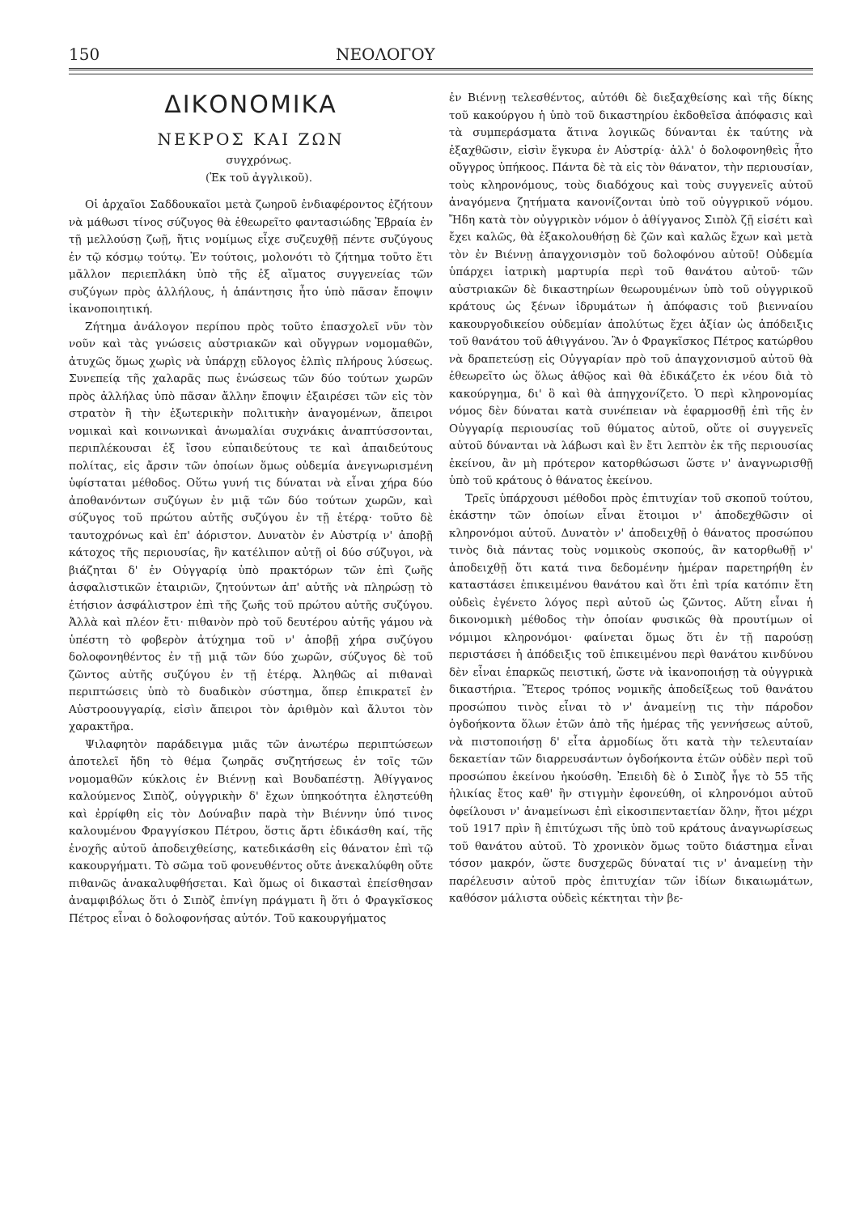150 ΝΕΟΛΟΓΟΥ
ΔΙΚΟΝΟΜΙΚΑ
ΝΕΚΡΟΣ ΚΑΙ ΖΩΝ
συγχρόνως.
(Ἐκ τοῦ ἀγγλικοῦ).
Οἱ ἀρχαῖοι Σαδδουκαῖοι μετὰ ζωηροῦ ἐνδιαφέροντος ἐζήτουν νὰ μάθωσι τίνος σύζυγος θὰ ἐθεωρεῖτο φαντασιώδης Ἑβραία ἐν τῇ μελλούσῃ ζωῇ, ἥτις νομίμως εἶχε συζευχθῇ πέντε συζύγους ἐν τῷ κόσμῳ τούτῳ. Ἐν τούτοις, μολονότι τὸ ζήτημα τοῦτο ἔτι μᾶλλον περιεπλάκη ὑπὸ τῆς ἐξ αἵματος συγγενείας τῶν συζύγων πρὸς ἀλλήλους, ἡ ἀπάντησις ἦτο ὑπὸ πᾶσαν ἔποψιν ἱκανοποιητική.
Ζήτημα ἀνάλογον περίπου πρὸς τοῦτο ἐπασχολεῖ νῦν τὸν νοῦν καὶ τὰς γνώσεις αὐστριακῶν καὶ οὔγγρων νομομαθῶν, ἀτυχῶς ὅμως χωρὶς νὰ ὑπάρχῃ εὔλογος ἐλπὶς πλήρους λύσεως. Συνεπείᾳ τῆς χαλαρᾶς πως ἑνώσεως τῶν δύο τούτων χωρῶν πρὸς ἀλλήλας ὑπὸ πᾶσαν ἄλλην ἔποψιν ἐξαιρέσει τῶν εἰς τὸν στρατὸν ἢ τὴν ἐξωτερικὴν πολιτικὴν ἀναγομένων, ἄπειροι νομικαὶ καὶ κοινωνικαὶ ἀνωμαλίαι συχνάκις ἀναπτύσσονται, περιπλέκουσαι ἐξ ἴσου εὐπαιδεύτους τε καὶ ἀπαιδεύτους πολίτας, εἰς ἄρσιν τῶν ὁποίων ὅμως οὐδεμία ἀνεγνωρισμένη ὑφίσταται μέθοδος. Οὕτω γυνή τις δύναται νὰ εἶναι χήρα δύο ἀποθανόντων συζύγων ἐν μιᾷ τῶν δύο τούτων χωρῶν, καὶ σύζυγος τοῦ πρώτου αὐτῆς συζύγου ἐν τῇ ἑτέρᾳ· τοῦτο δὲ ταυτοχρόνως καὶ ἐπ' ἀόριστον. Δυνατὸν ἐν Αὐστρίᾳ ν' ἀποβῇ κάτοχος τῆς περιουσίας, ἣν κατέλιπον αὐτῇ οἱ δύο σύζυγοι, νὰ βιάζηται δ' ἐν Οὐγγαρίᾳ ὑπὸ πρακτόρων τῶν ἐπὶ ζωῆς ἀσφαλιστικῶν ἑταιριῶν, ζητούντων ἀπ' αὐτῆς νὰ πληρώσῃ τὸ ἐτήσιον ἀσφάλιστρον ἐπὶ τῆς ζωῆς τοῦ πρώτου αὐτῆς συζύγου. Ἀλλὰ καὶ πλέον ἔτι· πιθανὸν πρὸ τοῦ δευτέρου αὐτῆς γάμου νὰ ὑπέστη τὸ φοβερὸν ἀτύχημα τοῦ ν' ἀποβῇ χήρα συζύγου δολοφονηθέντος ἐν τῇ μιᾷ τῶν δύο χωρῶν, σύζυγος δὲ τοῦ ζῶντος αὐτῆς συζύγου ἐν τῇ ἑτέρᾳ. Ἀληθῶς αἱ πιθαναὶ περιπτώσεις ὑπὸ τὸ δυαδικὸν σύστημα, ὅπερ ἐπικρατεῖ ἐν Αὐστροουγγαρίᾳ, εἰσὶν ἄπειροι τὸν ἀριθμὸν καὶ ἄλυτοι τὸν χαρακτῆρα.
Ψιλαφητὸν παράδειγμα μιᾶς τῶν ἀνωτέρω περιπτώσεων ἀποτελεῖ ἤδη τὸ θέμα ζωηρᾶς συζητήσεως ἐν τοῖς τῶν νομομαθῶν κύκλοις ἐν Βιέννῃ καὶ Βουδαπέστῃ. Ἀθίγγανος καλούμενος Σιπὸζ, οὐγγρικὴν δ' ἔχων ὑπηκοότητα ἐληστεύθη καὶ ἐρρίφθη εἰς τὸν Δούναβιν παρὰ τὴν Βιέννην ὑπό τινος καλουμένου Φραγγίσκου Πέτρου, ὅστις ἄρτι ἐδικάσθη καί, τῆς ἐνοχῆς αὐτοῦ ἀποδειχθείσης, κατεδικάσθη εἰς θάνατον ἐπὶ τῷ κακουργήματι. Τὸ σῶμα τοῦ φονευθέντος οὔτε ἀνεκαλύφθη οὔτε πιθανῶς ἀνακαλυφθήσεται. Καὶ ὅμως οἱ δικασταὶ ἐπείσθησαν ἀναμφιβόλως ὅτι ὁ Σιπὸζ ἐπνίγη πράγματι ἢ ὅτι ὁ Φραγκῖσκος Πέτρος εἶναι ὁ δολοφονήσας αὐτόν. Τοῦ κακουργήματος
ἐν Βιέννῃ τελεσθέντος, αὐτόθι δὲ διεξαχθείσης καὶ τῆς δίκης τοῦ κακούργου ἡ ὑπὸ τοῦ δικαστηρίου ἐκδοθεῖσα ἀπόφασις καὶ τὰ συμπεράσματα ἅτινα λογικῶς δύνανται ἐκ ταύτης νὰ ἐξαχθῶσιν, εἰσὶν ἔγκυρα ἐν Αὐστρίᾳ· ἀλλ' ὁ δολοφονηθεὶς ἦτο οὔγγρος ὑπήκοος. Πάντα δὲ τὰ εἰς τὸν θάνατον, τὴν περιουσίαν, τοὺς κληρονόμους, τοὺς διαδόχους καὶ τοὺς συγγενεῖς αὐτοῦ ἀναγόμενα ζητήματα κανονίζονται ὑπὸ τοῦ οὐγγρικοῦ νόμου. Ἤδη κατὰ τὸν οὐγγρικὸν νόμον ὁ ἀθίγγανος Σιπὸλ ζῇ εἰσέτι καὶ ἔχει καλῶς, θὰ ἐξακολουθήσῃ δὲ ζῶν καὶ καλῶς ἔχων καὶ μετὰ τὸν ἐν Βιέννῃ ἀπαγχονισμὸν τοῦ δολοφόνου αὐτοῦ! Οὐδεμία ὑπάρχει ἰατρικὴ μαρτυρία περὶ τοῦ θανάτου αὐτοῦ· τῶν αὐστριακῶν δὲ δικαστηρίων θεωρουμένων ὑπὸ τοῦ οὐγγρικοῦ κράτους ὡς ξένων ἱδρυμάτων ἡ ἀπόφασις τοῦ βιενναίου κακουργοδικείου οὐδεμίαν ἀπολύτως ἔχει ἀξίαν ὡς ἀπόδειξις τοῦ θανάτου τοῦ ἀθιγγάνου. Ἂν ὁ Φραγκῖσκος Πέτρος κατώρθου νὰ δραπετεύσῃ εἰς Οὐγγαρίαν πρὸ τοῦ ἀπαγχονισμοῦ αὐτοῦ θὰ ἐθεωρεῖτο ὡς ὅλως ἀθῷος καὶ θὰ ἐδικάζετο ἐκ νέου διὰ τὸ κακούργημα, δι' ὃ καὶ θὰ ἀπηγχονίζετο. Ὁ περὶ κληρονομίας νόμος δὲν δύναται κατὰ συνέπειαν νὰ ἐφαρμοσθῇ ἐπὶ τῆς ἐν Οὐγγαρίᾳ περιουσίας τοῦ θύματος αὐτοῦ, οὔτε οἱ συγγενεῖς αὐτοῦ δύνανται νὰ λάβωσι καὶ ἓν ἔτι λεπτὸν ἐκ τῆς περιουσίας ἐκείνου, ἂν μὴ πρότερον κατορθώσωσι ὥστε ν' ἀναγνωρισθῇ ὑπὸ τοῦ κράτους ὁ θάνατος ἐκείνου.
Τρεῖς ὑπάρχουσι μέθοδοι πρὸς ἐπιτυχίαν τοῦ σκοποῦ τούτου, ἑκάστην τῶν ὁποίων εἶναι ἕτοιμοι ν' ἀποδεχθῶσιν οἱ κληρονόμοι αὐτοῦ. Δυνατὸν ν' ἀποδειχθῇ ὁ θάνατος προσώπου τινὸς διὰ πάντας τοὺς νομικοὺς σκοπούς, ἂν κατορθωθῇ ν' ἀποδειχθῇ ὅτι κατά τινα δεδομένην ἡμέραν παρετηρήθη ἐν καταστάσει ἐπικειμένου θανάτου καὶ ὅτι ἐπὶ τρία κατόπιν ἔτη οὐδεὶς ἐγένετο λόγος περὶ αὐτοῦ ὡς ζῶντος. Αὕτη εἶναι ἡ δικονομικὴ μέθοδος τὴν ὁποίαν φυσικῶς θὰ προυτίμων οἱ νόμιμοι κληρονόμοι· φαίνεται ὅμως ὅτι ἐν τῇ παρούσῃ περιστάσει ἡ ἀπόδειξις τοῦ ἐπικειμένου περὶ θανάτου κινδύνου δὲν εἶναι ἐπαρκῶς πειστική, ὥστε νὰ ἱκανοποιήσῃ τὰ οὐγγρικὰ δικαστήρια. Ἕτερος τρόπος νομικῆς ἀποδείξεως τοῦ θανάτου προσώπου τινὸς εἶναι τὸ ν' ἀναμείνῃ τις τὴν πάροδον ὀγδοήκοντα ὅλων ἐτῶν ἀπὸ τῆς ἡμέρας τῆς γεννήσεως αὐτοῦ, νὰ πιστοποιήσῃ δ' εἶτα ἁρμοδίως ὅτι κατὰ τὴν τελευταίαν δεκαετίαν τῶν διαρρευσάντων ὀγδοήκοντα ἐτῶν οὐδὲν περὶ τοῦ προσώπου ἐκείνου ἠκούσθη. Ἐπειδὴ δὲ ὁ Σιπὸζ ἦγε τὸ 55 τῆς ἡλικίας ἔτος καθ' ἣν στιγμὴν ἐφονεύθη, οἱ κληρονόμοι αὐτοῦ ὀφείλουσι ν' ἀναμείνωσι ἐπὶ εἰκοσιπενταετίαν ὅλην, ἤτοι μέχρι τοῦ 1917 πρὶν ἢ ἐπιτύχωσι τῆς ὑπὸ τοῦ κράτους ἀναγνωρίσεως τοῦ θανάτου αὐτοῦ. Τὸ χρονικὸν ὅμως τοῦτο διάστημα εἶναι τόσον μακρόν, ὥστε δυσχερῶς δύναταί τις ν' ἀναμείνῃ τὴν παρέλευσιν αὐτοῦ πρὸς ἐπιτυχίαν τῶν ἰδίων δικαιωμάτων, καθόσον μάλιστα οὐδεὶς κέκτηται τὴν βε-